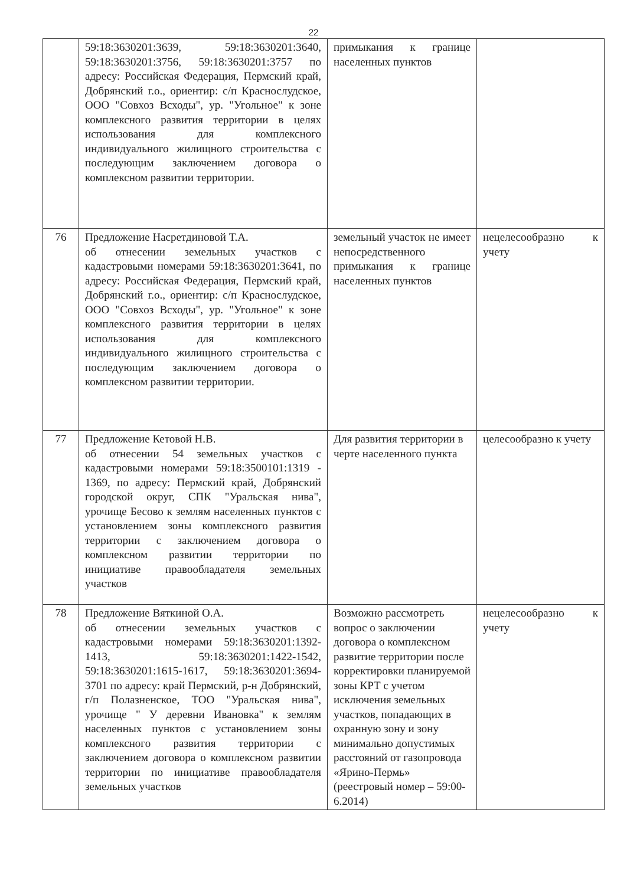22
| | 59:18:3630201:3639, 59:18:3630201:3640, 59:18:3630201:3756, 59:18:3630201:3757 по адресу: Российская Федерация, Пермский край, Добрянский г.о., ориентир: с/п Краснослудское, ООО "Совхоз Всходы", ур. "Угольное" к зоне комплексного развития территории в целях использования для комплексного индивидуального жилищного строительства с последующим заключением договора о комплексном развитии территории. | примыкания к границе населенных пунктов | |
| 76 | Предложение Насретдиновой Т.А. об отнесении земельных участков с кадастровыми номерами 59:18:3630201:3641, по адресу: Российская Федерация, Пермский край, Добрянский г.о., ориентир: с/п Краснослудское, ООО "Совхоз Всходы", ур. "Угольное" к зоне комплексного развития территории в целях использования для комплексного индивидуального жилищного строительства с последующим заключением договора о комплексном развитии территории. | земельный участок не имеет непосредственного примыкания к границе населенных пунктов | нецелесообразно к учету |
| 77 | Предложение Кетовой Н.В. об отнесении 54 земельных участков с кадастровыми номерами 59:18:3500101:1319 - 1369, по адресу: Пермский край, Добрянский городской округ, СПК "Уральская нива", урочище Бесово к землям населенных пунктов с установлением зоны комплексного развития территории с заключением договора о комплексном развитии территории по инициативе правообладателя земельных участков | Для развития территории в черте населенного пункта | целесообразно к учету |
| 78 | Предложение Вяткиной О.А. об отнесении земельных участков с кадастровыми номерами 59:18:3630201:1392-1413, 59:18:3630201:1422-1542, 59:18:3630201:1615-1617, 59:18:3630201:3694-3701 по адресу: край Пермский, р-н Добрянский, г/п Полазненское, ТОО "Уральская нива", урочище " У деревни Ивановка" к землям населенных пунктов с установлением зоны комплексного развития территории с заключением договора о комплексном развитии территории по инициативе правообладателя земельных участков | Возможно рассмотреть вопрос о заключении договора о комплексном развитие территории после корректировки планируемой зоны КРТ с учетом исключения земельных участков, попадающих в охранную зону и зону минимально допустимых расстояний от газопровода «Ярино-Пермь» (реестровый номер – 59:00-6.2014) | нецелесообразно к учету |